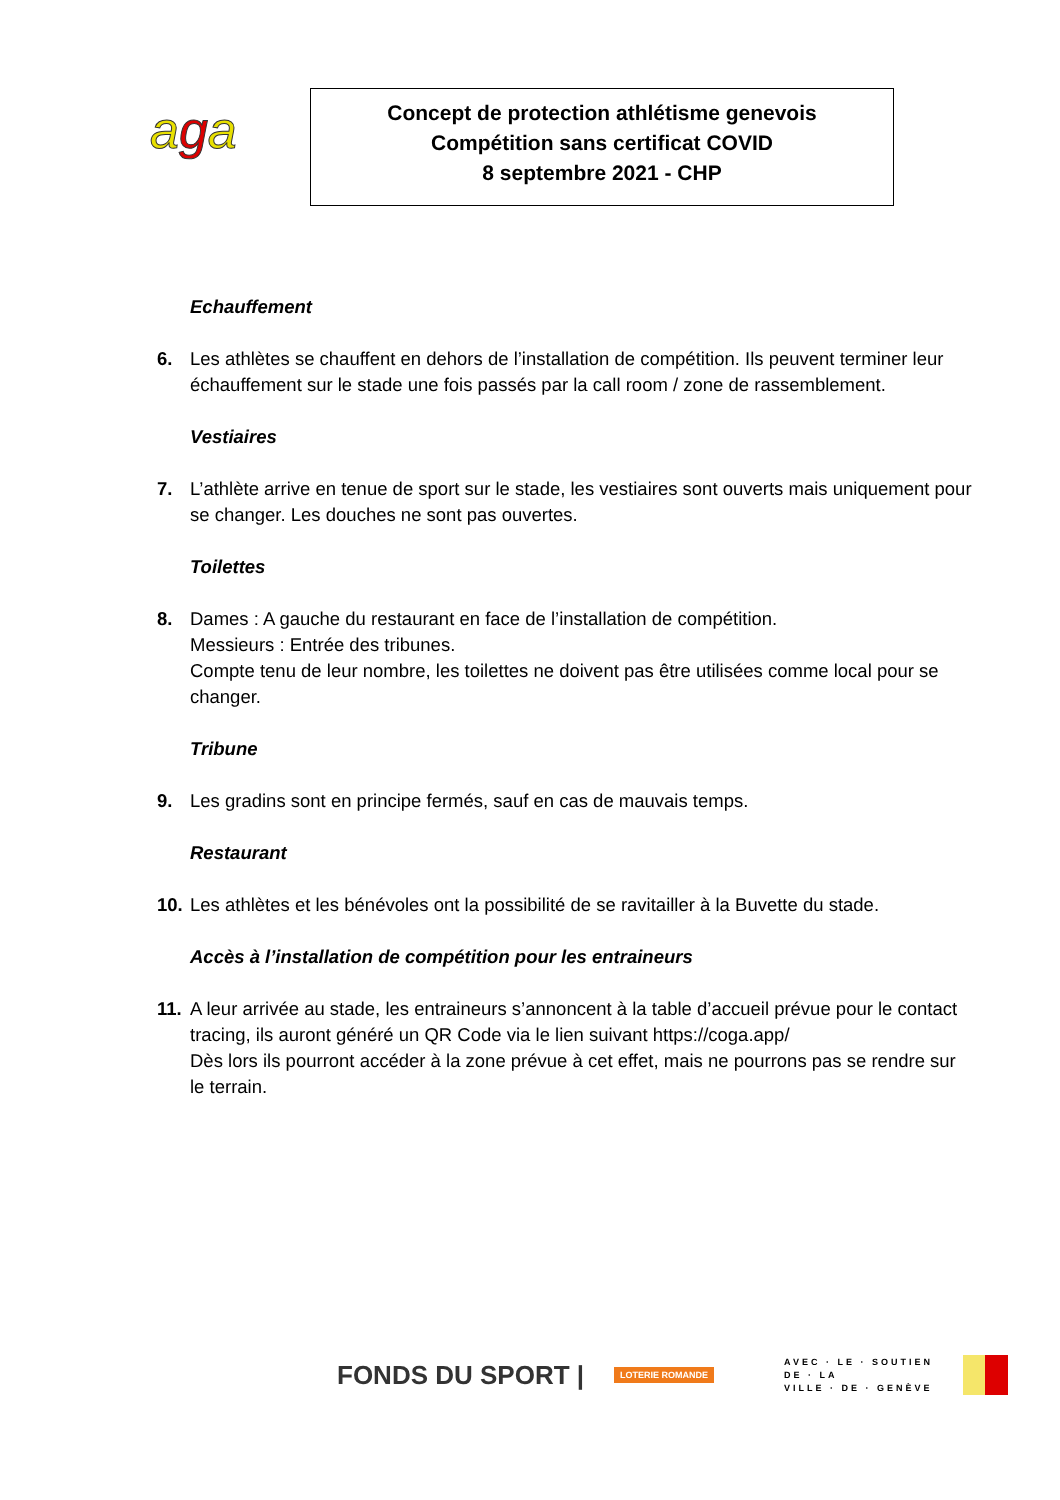aga
Concept de protection athlétisme genevois
Compétition sans certificat COVID
8 septembre 2021 - CHP
Echauffement
6. Les athlètes se chauffent en dehors de l’installation de compétition. Ils peuvent terminer leur échauffement sur le stade une fois passés par la call room / zone de rassemblement.
Vestiaires
7. L’athlète arrive en tenue de sport sur le stade, les vestiaires sont ouverts mais uniquement pour se changer. Les douches ne sont pas ouvertes.
Toilettes
8. Dames : A gauche du restaurant en face de l’installation de compétition.
Messieurs : Entrée des tribunes.
Compte tenu de leur nombre, les toilettes ne doivent pas être utilisées comme local pour se changer.
Tribune
9. Les gradins sont en principe fermés, sauf en cas de mauvais temps.
Restaurant
10.
Les athlètes et les bénévoles ont la possibilité de se ravitailler à la Buvette du stade.
Accès à l’installation de compétition pour les entraineurs
11.
A leur arrivée au stade, les entraineurs s’annoncent à la table d’accueil prévue pour le contact tracing, ils auront généré un QR Code via le lien suivant https://coga.app/
Dès lors ils pourront accéder à la zone prévue à cet effet, mais ne pourrons pas se rendre sur le terrain.
FONDS DU SPORT |
LOTERIE ROMANDE
AVEC · LE · SOUTIEN
DE · LA
VILLE · DE · GENÈVE